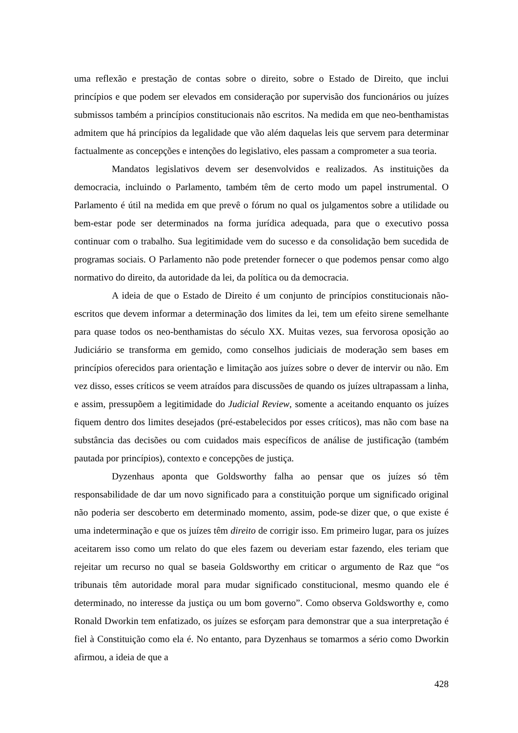uma reflexão e prestação de contas sobre o direito, sobre o Estado de Direito, que inclui princípios e que podem ser elevados em consideração por supervisão dos funcionários ou juízes submissos também a princípios constitucionais não escritos. Na medida em que neo-benthamistas admitem que há princípios da legalidade que vão além daquelas leis que servem para determinar factualmente as concepções e intenções do legislativo, eles passam a comprometer a sua teoria.
Mandatos legislativos devem ser desenvolvidos e realizados. As instituições da democracia, incluindo o Parlamento, também têm de certo modo um papel instrumental. O Parlamento é útil na medida em que prevê o fórum no qual os julgamentos sobre a utilidade ou bem-estar pode ser determinados na forma jurídica adequada, para que o executivo possa continuar com o trabalho. Sua legitimidade vem do sucesso e da consolidação bem sucedida de programas sociais. O Parlamento não pode pretender fornecer o que podemos pensar como algo normativo do direito, da autoridade da lei, da política ou da democracia.
A ideia de que o Estado de Direito é um conjunto de princípios constitucionais não-escritos que devem informar a determinação dos limites da lei, tem um efeito sirene semelhante para quase todos os neo-benthamistas do século XX. Muitas vezes, sua fervorosa oposição ao Judiciário se transforma em gemido, como conselhos judiciais de moderação sem bases em princípios oferecidos para orientação e limitação aos juízes sobre o dever de intervir ou não. Em vez disso, esses críticos se veem atraídos para discussões de quando os juízes ultrapassam a linha, e assim, pressupõem a legitimidade do Judicial Review, somente a aceitando enquanto os juízes fiquem dentro dos limites desejados (pré-estabelecidos por esses críticos), mas não com base na substância das decisões ou com cuidados mais específicos de análise de justificação (também pautada por princípios), contexto e concepções de justiça.
Dyzenhaus aponta que Goldsworthy falha ao pensar que os juízes só têm responsabilidade de dar um novo significado para a constituição porque um significado original não poderia ser descoberto em determinado momento, assim, pode-se dizer que, o que existe é uma indeterminação e que os juízes têm direito de corrigir isso. Em primeiro lugar, para os juízes aceitarem isso como um relato do que eles fazem ou deveriam estar fazendo, eles teriam que rejeitar um recurso no qual se baseia Goldsworthy em criticar o argumento de Raz que “os tribunais têm autoridade moral para mudar significado constitucional, mesmo quando ele é determinado, no interesse da justiça ou um bom governo”. Como observa Goldsworthy e, como Ronald Dworkin tem enfatizado, os juízes se esforçam para demonstrar que a sua interpretação é fiel à Constituição como ela é. No entanto, para Dyzenhaus se tomarmos a sério como Dworkin afirmou, a ideia de que a
428